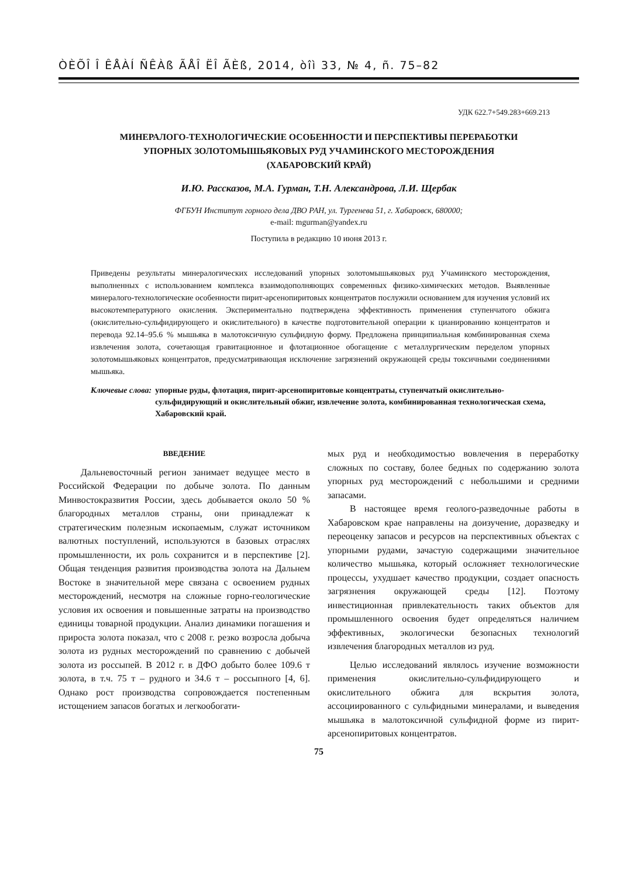ÒÈÕÎ Î ÊÅÀÍ ÑÊÀß ÃÅÎ ËÎ ÃÈß, 2014, òîì 33, № 4, ñ. 75–82
УДК 622.7+549.283+669.213
МИНЕРАЛОГО-ТЕХНОЛОГИЧЕСКИЕ ОСОБЕННОСТИ И ПЕРСПЕКТИВЫ ПЕРЕРАБОТКИ
УПОРНЫХ ЗОЛОТОМЫШЬЯКОВЫХ РУД УЧАМИНСКОГО МЕСТОРОЖДЕНИЯ
(ХАБАРОВСКИЙ КРАЙ)
И.Ю. Рассказов, М.А. Гурман, Т.Н. Александрова, Л.И. Щербак
ФГБУН Институт горного дела ДВО РАН, ул. Тургенева 51, г. Хабаровск, 680000;
e-mail: mgurman@yandex.ru
Поступила в редакцию 10 июня 2013 г.
Приведены результаты минералогических исследований упорных золотомышьяковых руд Учаминского месторождения, выполненных с использованием комплекса взаимодополняющих современных физико-химических методов. Выявленные минералого-технологические особенности пирит-арсенопиритовых концентратов послужили основанием для изучения условий их высокотемпературного окисления. Экспериментально подтверждена эффективность применения ступенчатого обжига (окислительно-сульфидирующего и окислительного) в качестве подготовительной операции к цианированию концентратов и перевода 92.14–95.6 % мышьяка в малотоксичную сульфидную форму. Предложена принципиальная комбинированная схема извлечения золота, сочетающая гравитационное и флотационное обогащение с металлургическим переделом упорных золотомышьяковых концентратов, предусматривающая исключение загрязнений окружающей среды токсичными соединениями мышьяка.
Ключевые слова: упорные руды, флотация, пирит-арсенопиритовые концентраты, ступенчатый окислительно-сульфидирующий и окислительный обжиг, извлечение золота, комбинированная технологическая схема, Хабаровский край.
ВВЕДЕНИЕ
Дальневосточный регион занимает ведущее место в Российской Федерации по добыче золота. По данным Минвостокразвития России, здесь добывается около 50 % благородных металлов страны, они принадлежат к стратегическим полезным ископаемым, служат источником валютных поступлений, используются в базовых отраслях промышленности, их роль сохранится и в перспективе [2]. Общая тенденция развития производства золота на Дальнем Востоке в значительной мере связана с освоением рудных месторождений, несмотря на сложные горно-геологические условия их освоения и повышенные затраты на производство единицы товарной продукции. Анализ динамики погашения и прироста золота показал, что с 2008 г. резко возросла добыча золота из рудных месторождений по сравнению с добычей золота из россыпей. В 2012 г. в ДФО добыто более 109.6 т золота, в т.ч. 75 т – рудного и 34.6 т – россыпного [4, 6]. Однако рост производства сопровождается постепенным истощением запасов богатых и легкообогати-
мых руд и необходимостью вовлечения в переработку сложных по составу, более бедных по содержанию золота упорных руд месторождений с небольшими и средними запасами.
В настоящее время геолого-разведочные работы в Хабаровском крае направлены на доизучение, доразведку и переоценку запасов и ресурсов на перспективных объектах с упорными рудами, зачастую содержащими значительное количество мышьяка, который осложняет технологические процессы, ухудшает качество продукции, создает опасность загрязнения окружающей среды [12]. Поэтому инвестиционная привлекательность таких объектов для промышленного освоения будет определяться наличием эффективных, экологически безопасных технологий извлечения благородных металлов из руд.
Целью исследований являлось изучение возможности применения окислительно-сульфидирующего и окислительного обжига для вскрытия золота, ассоциированного с сульфидными минералами, и выведения мышьяка в малотоксичной сульфидной форме из пирит-арсенопиритовых концентратов.
75